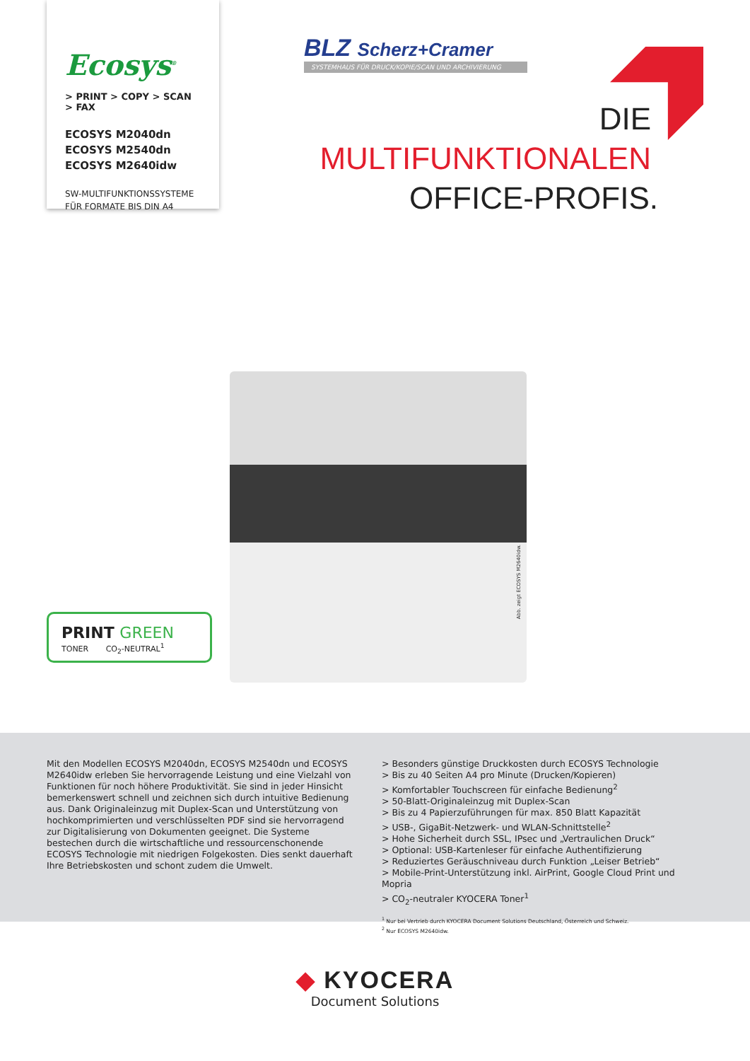Ecosys<sup>®</sup>
> PRINT > COPY > SCAN > FAX
ECOSYS M2040dn
ECOSYS M2540dn
ECOSYS M2640idw
SW-MULTIFUNKTIONSSYSTEME
FÜR FORMATE BIS DIN A4
BLZ Scherz+Cramer
SYSTEMHAUS FÜR DRUCK/KOPIE/SCAN UND ARCHIVIERUNG
DIE
MULTIFUNKTIONALEN
OFFICE-PROFIS.
Abb. zeigt ECOSYS M2640idw.
PRINT GREEN
TONER CO<sub>2</sub>-NEUTRAL<sup>1</sup>
Mit den Modellen ECOSYS M2040dn, ECOSYS M2540dn und ECOSYS M2640idw erleben Sie hervorragende Leistung und eine Vielzahl von Funktionen für noch höhere Produktivität. Sie sind in jeder Hinsicht bemerkenswert schnell und zeichnen sich durch intuitive Bedienung aus. Dank Originaleinzug mit Duplex-Scan und Unterstützung von hochkomprimierten und verschlüsselten PDF sind sie hervorragend zur Digitalisierung von Dokumenten geeignet. Die Systeme bestechen durch die wirtschaftliche und ressourcenschonende ECOSYS Technologie mit niedrigen Folgekosten. Dies senkt dauerhaft Ihre Betriebskosten und schont zudem die Umwelt.
> Besonders günstige Druckkosten durch ECOSYS Technologie
> Bis zu 40 Seiten A4 pro Minute (Drucken/Kopieren)
> Komfortabler Touchscreen für einfache Bedienung<sup>2</sup>
> 50-Blatt-Originaleinzug mit Duplex-Scan
> Bis zu 4 Papierzuführungen für max. 850 Blatt Kapazität
> USB-, GigaBit-Netzwerk- und WLAN-Schnittstelle<sup>2</sup>
> Hohe Sicherheit durch SSL, IPsec und „Vertraulichen Druck“
> Optional: USB-Kartenleser für einfache Authentifizierung
> Reduziertes Geräuschniveau durch Funktion „Leiser Betrieb“
> Mobile-Print-Unterstützung inkl. AirPrint, Google Cloud Print und Mopria
> CO<sub>2</sub>-neutraler KYOCERA Toner<sup>1</sup>
<sup>1</sup> Nur bei Vertrieb durch KYOCERA Document Solutions Deutschland, Österreich und Schweiz.
<sup>2</sup> Nur ECOSYS M2640idw.
◆ KYOCERA
Document Solutions